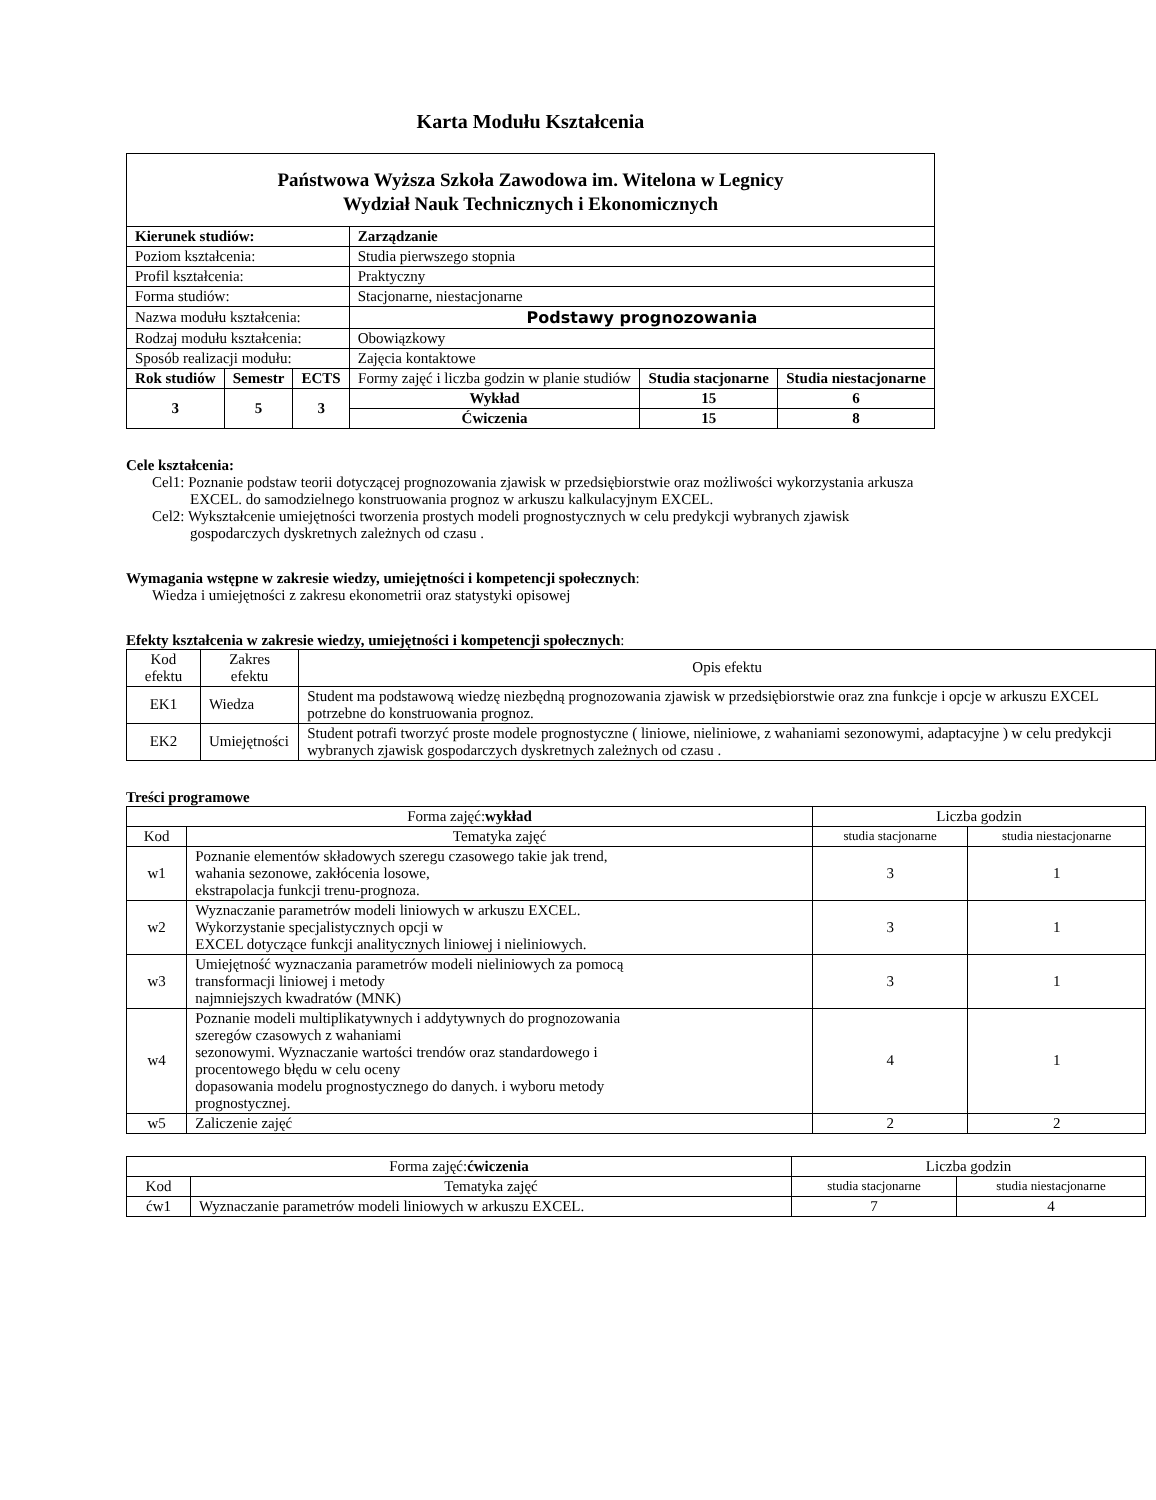Karta Modułu Kształcenia
| Państwowa Wyższa Szkoła Zawodowa im. Witelona w Legnicy Wydział Nauk Technicznych i Ekonomicznych | | | | | |
| Kierunek studiów: | | | Zarządzanie | | |
| Poziom kształcenia: | | | Studia pierwszego stopnia | | |
| Profil kształcenia: | | | Praktyczny | | |
| Forma studiów: | | | Stacjonarne, niestacjonarne | | |
| Nazwa modułu kształcenia: | | | Podstawy prognozowania | | |
| Rodzaj modułu kształcenia: | | | Obowiązkowy | | |
| Sposób realizacji modułu: | | | Zajęcia kontaktowe | | |
| Rok studiów | Semestr | ECTS | Formy zajęć i liczba godzin w planie studiów | Studia stacjonarne | Studia niestacjonarne |
| 3 | 5 | 3 | | | |
| | | | Wykład | 15 | 6 |
| | | | Ćwiczenia | 15 | 8 |
Cele kształcenia:
Cel1: Poznanie podstaw teorii dotyczącej prognozowania zjawisk w przedsiębiorstwie oraz możliwości wykorzystania arkusza EXCEL. do samodzielnego konstruowania prognoz w arkuszu kalkulacyjnym EXCEL.
Cel2: Wykształcenie umiejętności tworzenia prostych modeli prognostycznych w celu predykcji wybranych zjawisk gospodarczych dyskretnych zależnych od czasu .
Wymagania wstępne w zakresie wiedzy, umiejętności i kompetencji społecznych:
Wiedza i umiejętności z zakresu ekonometrii oraz statystyki opisowej
Efekty kształcenia w zakresie wiedzy, umiejętności i kompetencji społecznych:
| Kod efektu | Zakres efektu | Opis efektu |
| EK1 | Wiedza | Student ma podstawową wiedzę niezbędną prognozowania zjawisk w przedsiębiorstwie oraz zna funkcje i opcje w arkuszu EXCEL potrzebne do konstruowania prognoz. |
| EK2 | Umiejętności | Student potrafi tworzyć proste modele prognostyczne ( liniowe, nieliniowe, z wahaniami sezonowymi, adaptacyjne ) w celu predykcji wybranych zjawisk gospodarczych dyskretnych zależnych od czasu . |
Treści programowe
| Forma zajęć: wykład | | Liczba godzin | |
| Kod | Tematyka zajęć | studia stacjonarne | studia niestacjonarne |
| w1 | Poznanie elementów składowych szeregu czasowego takie jak trend, wahania sezonowe, zakłócenia losowe, ekstrapolacja funkcji trenu-prognoza. | 3 | 1 |
| w2 | Wyznaczanie parametrów modeli liniowych w arkuszu EXCEL. Wykorzystanie specjalistycznych opcji w EXCEL dotyczące funkcji analitycznych liniowej i nieliniowych. | 3 | 1 |
| w3 | Umiejętność wyznaczania parametrów modeli nieliniowych za pomocą transformacji liniowej i metody najmniejszych kwadratów (MNK) | 3 | 1 |
| w4 | Poznanie modeli multiplikatywnych i addytywnych do prognozowania szeregów czasowych z wahaniami sezonowymi. Wyznaczanie wartości trendów oraz standardowego i procentowego błędu w celu oceny dopasowania modelu prognostycznego do danych. i wyboru metody prognostycznej. | 4 | 1 |
| w5 | Zaliczenie zajęć | 2 | 2 |
| Forma zajęć: ćwiczenia | | Liczba godzin | |
| Kod | Tematyka zajęć | studia stacjonarne | studia niestacjonarne |
| ćw1 | Wyznaczanie parametrów modeli liniowych w arkuszu EXCEL. | 7 | 4 |